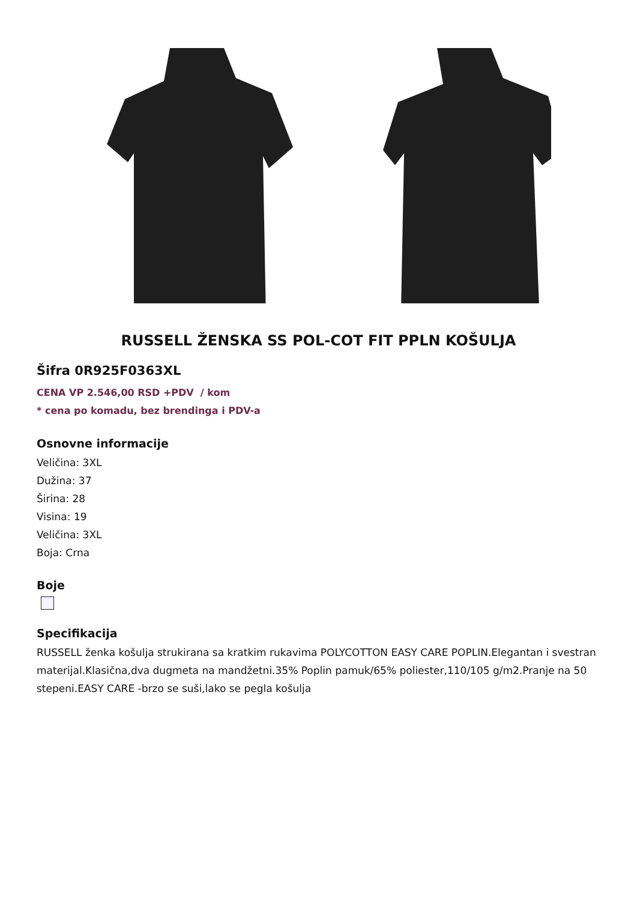RUSSELL ŽENSKA SS POL-COT FIT PPLN KOŠULJA
Šifra 0R925F0363XL
CENA VP 2.546,00 RSD +PDV / kom
* cena po komadu, bez brendinga i PDV-a
Osnovne informacije
Veličina: 3XL
Dužina: 37
Širina: 28
Visina: 19
Veličina: 3XL
Boja: Crna
Boje
Specifikacija
RUSSELL ženka košulja strukirana sa kratkim rukavima POLYCOTTON EASY CARE POPLIN.Elegantan i svestran materijal.Klasična,dva dugmeta na mandžetni.35% Poplin pamuk/65% poliester,110/105 g/m2.Pranje na 50 stepeni.EASY CARE -brzo se suši,lako se pegla košulja